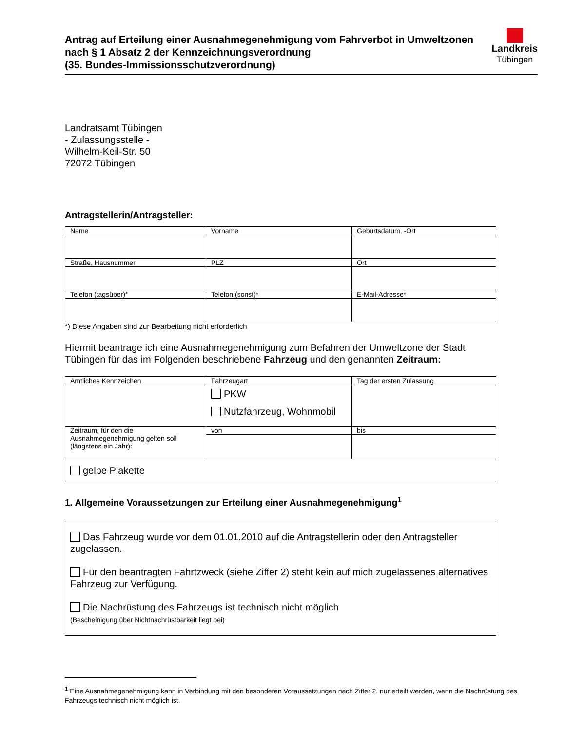Antrag auf Erteilung einer Ausnahmegenehmigung vom Fahrverbot in Umweltzonen nach § 1 Absatz 2 der Kennzeichnungsverordnung
(35. Bundes-Immissionsschutzverordnung)
Landkreis
Tübingen
Landratsamt Tübingen
- Zulassungsstelle -
Wilhelm-Keil-Str. 50
72072 Tübingen
Antragstellerin/Antragsteller:
| Name | Vorname | Geburtsdatum, -Ort |
| Straße, Hausnummer | PLZ | Ort |
| Telefon (tagsüber)* | Telefon (sonst)* | E-Mail-Adresse* |
*) Diese Angaben sind zur Bearbeitung nicht erforderlich
Hiermit beantrage ich eine Ausnahmegenehmigung zum Befahren der Umweltzone der Stadt Tübingen für das im Folgenden beschriebene Fahrzeug und den genannten Zeitraum:
| Amtliches Kennzeichen | Fahrzeugart | Tag der ersten Zulassung |
| | PKW Nutzfahrzeug, Wohnmobil | |
| Zeitraum, für den die Ausnahmegenehmigung gelten soll (längstens ein Jahr): | von | bis |
| gelbe Plakette | | |
1. Allgemeine Voraussetzungen zur Erteilung einer Ausnahmegenehmigung<sup>1</sup>
Das Fahrzeug wurde vor dem 01.01.2010 auf die Antragstellerin oder den Antragsteller zugelassen.
Für den beantragten Fahrtzweck (siehe Ziffer 2) steht kein auf mich zugelassenes alternatives Fahrzeug zur Verfügung.
Die Nachrüstung des Fahrzeugs ist technisch nicht möglich
(Bescheinigung über Nichtnachrüstbarkeit liegt bei)
<sup>1</sup> Eine Ausnahmegenehmigung kann in Verbindung mit den besonderen Voraussetzungen nach Ziffer 2. nur erteilt werden, wenn die Nachrüstung des Fahrzeugs technisch nicht möglich ist.